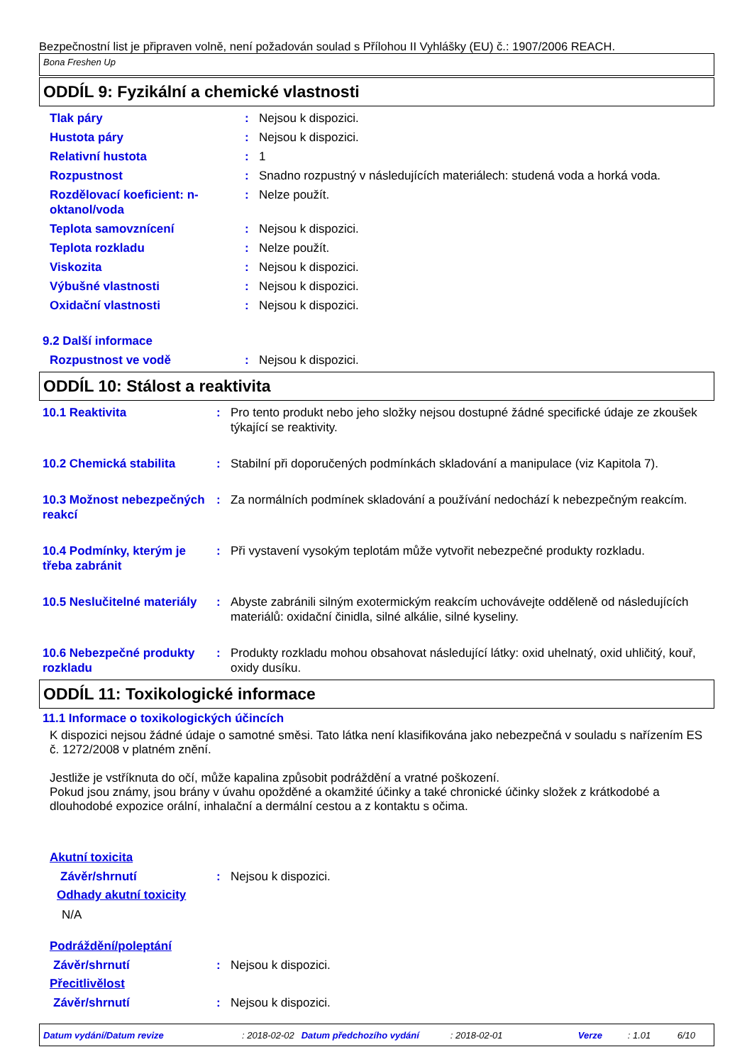Bezpečnostní list je připraven volně, není požadován soulad s Přílohou II Vyhlášky (EU) č.: 1907/2006 REACH.
Bona Freshen Up
ODDÍL 9: Fyzikální a chemické vlastnosti
Tlak páry : Nejsou k dispozici.
Hustota páry : Nejsou k dispozici.
Relativní hustota : 1
Rozpustnost : Snadno rozpustný v následujících materiálech: studená voda a horká voda.
Rozdělovací koeficient: n-oktanol/voda
: Nelze použít.
Teplota samovznícení : Nejsou k dispozici.
Teplota rozkladu : Nelze použít.
Viskozita : Nejsou k dispozici.
Výbušné vlastnosti : Nejsou k dispozici.
Oxidační vlastnosti : Nejsou k dispozici.
9.2 Další informace
Rozpustnost ve vodě : Nejsou k dispozici.
ODDÍL 10: Stálost a reaktivita
10.1 Reaktivita : Pro tento produkt nebo jeho složky nejsou dostupné žádné specifické údaje ze zkoušek týkající se reaktivity.
10.2 Chemická stabilita : Stabilní při doporučených podmínkách skladování a manipulace (viz Kapitola 7).
10.3 Možnost nebezpečných reakcí
: Za normálních podmínek skladování a používání nedochází k nebezpečným reakcím.
10.4 Podmínky, kterým je třeba zabránit
: Při vystavení vysokým teplotám může vytvořit nebezpečné produkty rozkladu.
10.5 Neslučitelné materiály
: Abyste zabránili silným exotermickým reakcím uchovávejte odděleně od následujících materiálů: oxidační činidla, silné alkálie, silné kyseliny.
10.6 Nebezpečné produkty rozkladu
: Produkty rozkladu mohou obsahovat následující látky: oxid uhelnatý, oxid uhličitý, kouř, oxidy dusíku.
ODDÍL 11: Toxikologické informace
11.1 Informace o toxikologických účincích
K dispozici nejsou žádné údaje o samotné směsi. Tato látka není klasifikována jako nebezpečná v souladu s nařízením ES č. 1272/2008 v platném znění.
Jestliže je vstříknuta do očí, může kapalina způsobit podráždění a vratné poškození.
Pokud jsou známy, jsou brány v úvahu opožděné a okamžité účinky a také chronické účinky složek z krátkodobé a dlouhodobé expozice orální, inhalační a dermální cestou a z kontaktu s očima.
Akutní toxicita
Závěr/shrnutí : Nejsou k dispozici.
Odhady akutní toxicity
N/A
Podráždění/poleptání
Závěr/shrnutí : Nejsou k dispozici.
Přecitlivělost
Závěr/shrnutí : Nejsou k dispozici.
Datum vydání/Datum revize: 2018-02-02 Datum předchozího vydání: 2018-02-01 Verze: 1.01 6/10